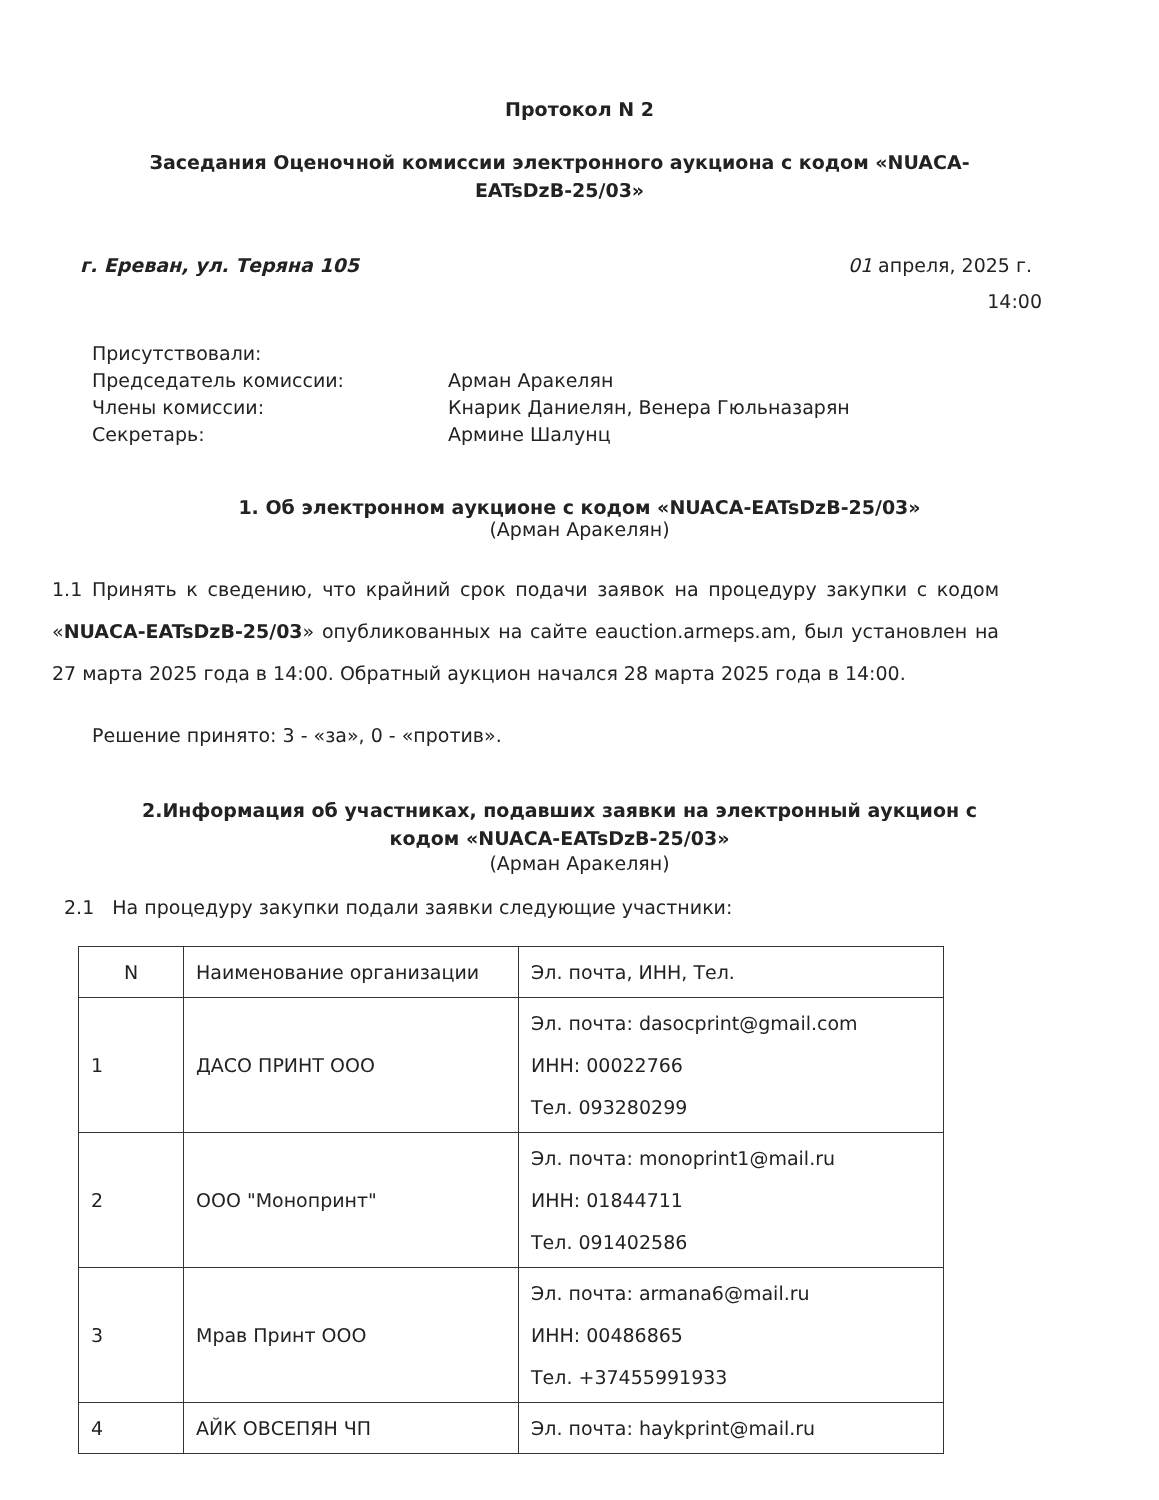Протокол N 2
Заседания Оценочной комиссии электронного аукциона с кодом «NUACA-EATsDzB-25/03»
г. Ереван, ул. Теряна 105 01 апреля, 2025 г.
14:00
Присутствовали:
Председатель комиссии: Арман Аракелян
Члены комиссии: Кнарик Даниелян, Венера Гюльназарян
Секретарь: Армине Шалунц
1. Об электронном аукционе с кодом «NUACA-EATsDzB-25/03»
(Арман Аракелян)
1.1 Принять к сведению, что крайний срок подачи заявок на процедуру закупки с кодом «NUACA-EATsDzB-25/03» опубликованных на сайте eauction.armeps.am, был установлен на 27 марта 2025 года в 14:00. Обратный аукцион начался 28 марта 2025 года в 14:00.
Решение принято: 3 - «за», 0 - «против».
2.Информация об участниках, подавших заявки на электронный аукцион с кодом «NUACA-EATsDzB-25/03»
(Арман Аракелян)
2.1 На процедуру закупки подали заявки следующие участники:
| N | Наименование организации | Эл. почта, ИНН, Тел. |
| 1 | ДАСО ПРИНТ ООО | Эл. почта: dasocprint@gmail.com ИНН: 00022766 Тел. 093280299 |
| 2 | ООО "Монопринт" | Эл. почта: monoprint1@mail.ru ИНН: 01844711 Тел. 091402586 |
| 3 | Мрав Принт ООО | Эл. почта: armana6@mail.ru ИНН: 00486865 Тел. +37455991933 |
| 4 | АЙК ОВСЕПЯН ЧП | Эл. почта: haykprint@mail.ru |